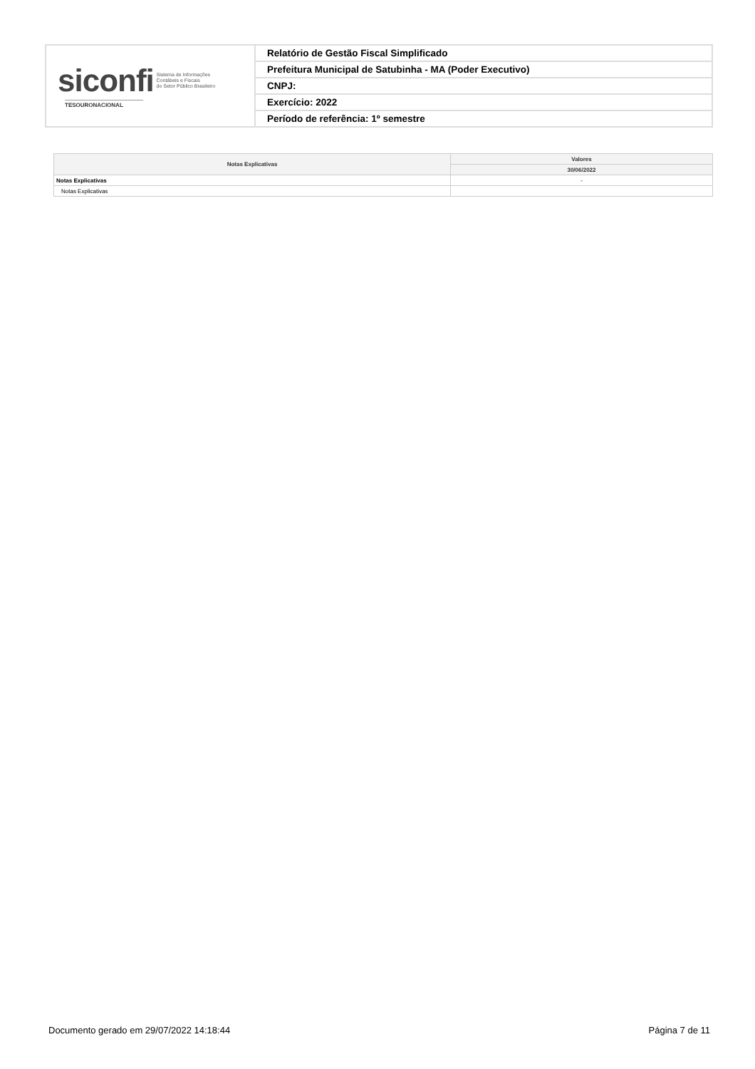| siconfi Sistema de Informações Contábeis e Fiscais do Setor Público Brasileiro TESOURONACIONAL | Relatório de Gestão Fiscal Simplificado |
| | Prefeitura Municipal de Satubinha - MA (Poder Executivo) |
| | CNPJ: |
| | Exercício: 2022 |
| | Período de referência: 1º semestre |
| Notas Explicativas | Valores |
| --- | --- |
| | 30/06/2022 |
| Notas Explicativas | - |
| Notas Explicativas | |
Documento gerado em 29/07/2022 14:18:44 Página 7 de 11